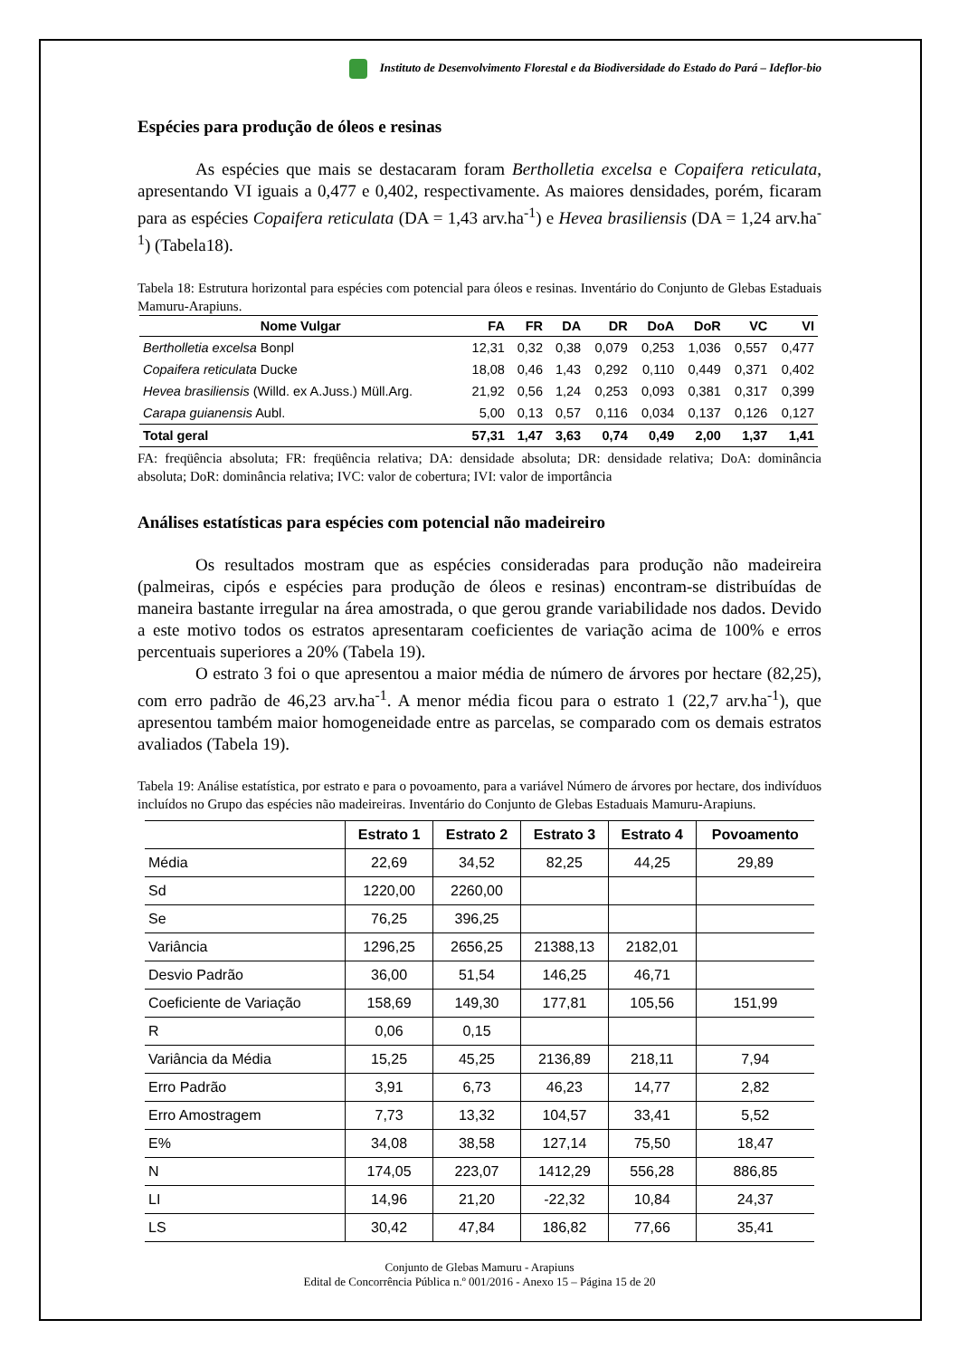Instituto de Desenvolvimento Florestal e da Biodiversidade do Estado do Pará – Ideflor-bio
Espécies para produção de óleos e resinas
As espécies que mais se destacaram foram Bertholletia excelsa e Copaifera reticulata, apresentando VI iguais a 0,477 e 0,402, respectivamente. As maiores densidades, porém, ficaram para as espécies Copaifera reticulata (DA = 1,43 arv.ha<sup>-1</sup>) e Hevea brasiliensis (DA = 1,24 arv.ha<sup>-1</sup>) (Tabela18).
Tabela 18: Estrutura horizontal para espécies com potencial para óleos e resinas. Inventário do Conjunto de Glebas Estaduais Mamuru-Arapiuns.
| Nome Vulgar | FA | FR | DA | DR | DoA | DoR | VC | VI |
| --- | --- | --- | --- | --- | --- | --- | --- | --- |
| Bertholletia excelsa Bonpl | 12,31 | 0,32 | 0,38 | 0,079 | 0,253 | 1,036 | 0,557 | 0,477 |
| Copaifera reticulata Ducke | 18,08 | 0,46 | 1,43 | 0,292 | 0,110 | 0,449 | 0,371 | 0,402 |
| Hevea brasiliensis (Willd. ex A.Juss.) Müll.Arg. | 21,92 | 0,56 | 1,24 | 0,253 | 0,093 | 0,381 | 0,317 | 0,399 |
| Carapa guianensis Aubl. | 5,00 | 0,13 | 0,57 | 0,116 | 0,034 | 0,137 | 0,126 | 0,127 |
| Total geral | 57,31 | 1,47 | 3,63 | 0,74 | 0,49 | 2,00 | 1,37 | 1,41 |
FA: freqüência absoluta; FR: freqüência relativa; DA: densidade absoluta; DR: densidade relativa; DoA: dominância absoluta; DoR: dominância relativa; IVC: valor de cobertura; IVI: valor de importância
Análises estatísticas para espécies com potencial não madeireiro
Os resultados mostram que as espécies consideradas para produção não madeireira (palmeiras, cipós e espécies para produção de óleos e resinas) encontram-se distribuídas de maneira bastante irregular na área amostrada, o que gerou grande variabilidade nos dados. Devido a este motivo todos os estratos apresentaram coeficientes de variação acima de 100% e erros percentuais superiores a 20% (Tabela 19).
O estrato 3 foi o que apresentou a maior média de número de árvores por hectare (82,25), com erro padrão de 46,23 arv.ha<sup>-1</sup>. A menor média ficou para o estrato 1 (22,7 arv.ha<sup>-1</sup>), que apresentou também maior homogeneidade entre as parcelas, se comparado com os demais estratos avaliados (Tabela 19).
Tabela 19: Análise estatística, por estrato e para o povoamento, para a variável Número de árvores por hectare, dos indivíduos incluídos no Grupo das espécies não madeireiras. Inventário do Conjunto de Glebas Estaduais Mamuru-Arapiuns.
| | Estrato 1 | Estrato 2 | Estrato 3 | Estrato 4 | Povoamento |
| --- | --- | --- | --- | --- | --- |
| Média | 22,69 | 34,52 | 82,25 | 44,25 | 29,89 |
| Sd | 1220,00 | 2260,00 | | | |
| Se | 76,25 | 396,25 | | | |
| Variância | 1296,25 | 2656,25 | 21388,13 | 2182,01 | |
| Desvio Padrão | 36,00 | 51,54 | 146,25 | 46,71 | |
| Coeficiente de Variação | 158,69 | 149,30 | 177,81 | 105,56 | 151,99 |
| R | 0,06 | 0,15 | | | |
| Variância da Média | 15,25 | 45,25 | 2136,89 | 218,11 | 7,94 |
| Erro Padrão | 3,91 | 6,73 | 46,23 | 14,77 | 2,82 |
| Erro Amostragem | 7,73 | 13,32 | 104,57 | 33,41 | 5,52 |
| E% | 34,08 | 38,58 | 127,14 | 75,50 | 18,47 |
| N | 174,05 | 223,07 | 1412,29 | 556,28 | 886,85 |
| LI | 14,96 | 21,20 | -22,32 | 10,84 | 24,37 |
| LS | 30,42 | 47,84 | 186,82 | 77,66 | 35,41 |
Conjunto de Glebas Mamuru - Arapiuns
Edital de Concorrência Pública n.º 001/2016 - Anexo 15 – Página 15 de 20